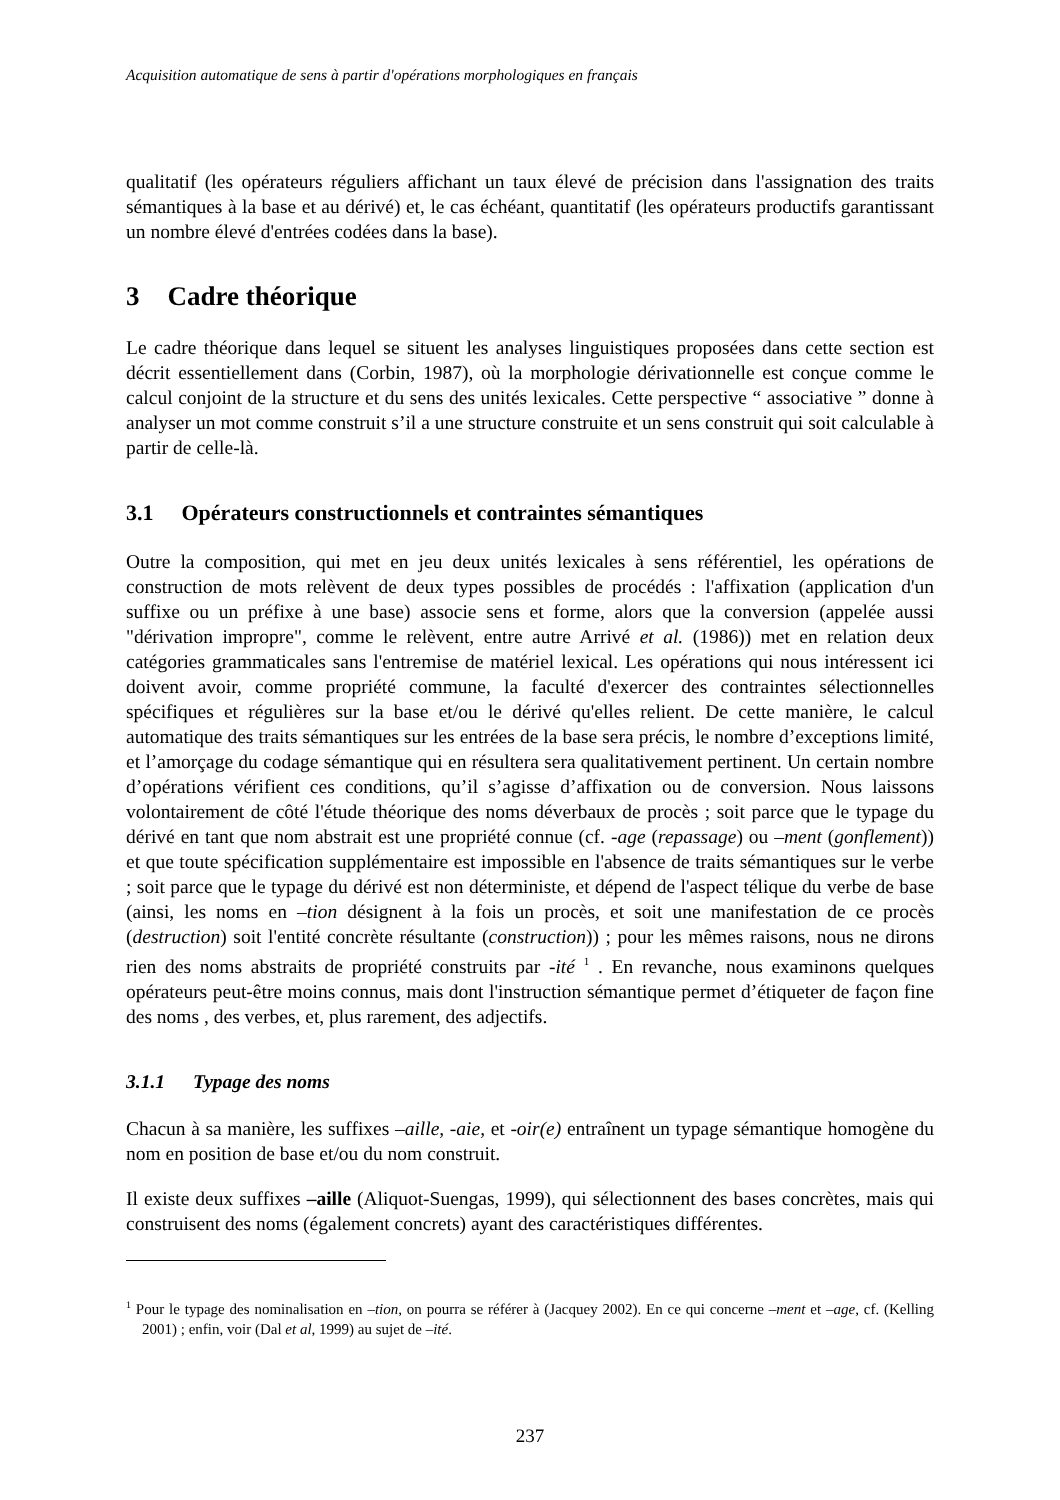Acquisition automatique de sens à partir d'opérations morphologiques en français
qualitatif (les opérateurs réguliers affichant un taux élevé de précision dans l'assignation des traits sémantiques à la base et au dérivé) et, le cas échéant, quantitatif (les opérateurs productifs garantissant un nombre élevé d'entrées codées dans la base).
3 Cadre théorique
Le cadre théorique dans lequel se situent les analyses linguistiques proposées dans cette section est décrit essentiellement dans (Corbin, 1987), où la morphologie dérivationnelle est conçue comme le calcul conjoint de la structure et du sens des unités lexicales. Cette perspective “ associative ” donne à analyser un mot comme construit s’il a une structure construite et un sens construit qui soit calculable à partir de celle-là.
3.1 Opérateurs constructionnels et contraintes sémantiques
Outre la composition, qui met en jeu deux unités lexicales à sens référentiel, les opérations de construction de mots relèvent de deux types possibles de procédés : l'affixation (application d'un suffixe ou un préfixe à une base) associe sens et forme, alors que la conversion (appelée aussi "dérivation impropre", comme le relèvent, entre autre Arrivé et al. (1986)) met en relation deux catégories grammaticales sans l'entremise de matériel lexical. Les opérations qui nous intéressent ici doivent avoir, comme propriété commune, la faculté d'exercer des contraintes sélectionnelles spécifiques et régulières sur la base et/ou le dérivé qu'elles relient. De cette manière, le calcul automatique des traits sémantiques sur les entrées de la base sera précis, le nombre d’exceptions limité, et l’amorçage du codage sémantique qui en résultera sera qualitativement pertinent. Un certain nombre d’opérations vérifient ces conditions, qu’il s’agisse d’affixation ou de conversion. Nous laissons volontairement de côté l'étude théorique des noms déverbaux de procès ; soit parce que le typage du dérivé en tant que nom abstrait est une propriété connue (cf. -age (repassage) ou –ment (gonflement)) et que toute spécification supplémentaire est impossible en l'absence de traits sémantiques sur le verbe ; soit parce que le typage du dérivé est non déterministe, et dépend de l'aspect télique du verbe de base (ainsi, les noms en –tion désignent à la fois un procès, et soit une manifestation de ce procès (destruction) soit l'entité concrète résultante (construction)) ; pour les mêmes raisons, nous ne dirons rien des noms abstraits de propriété construits par -ité <sup>1</sup> . En revanche, nous examinons quelques opérateurs peut-être moins connus, mais dont l'instruction sémantique permet d’étiqueter de façon fine des noms , des verbes, et, plus rarement, des adjectifs.
3.1.1 Typage des noms
Chacun à sa manière, les suffixes –aille, -aie, et -oir(e) entraînent un typage sémantique homogène du nom en position de base et/ou du nom construit.
Il existe deux suffixes –aille (Aliquot-Suengas, 1999), qui sélectionnent des bases concrètes, mais qui construisent des noms (également concrets) ayant des caractéristiques différentes.
<sup>1</sup> Pour le typage des nominalisation en –tion, on pourra se référer à (Jacquey 2002). En ce qui concerne –ment et –age, cf. (Kelling 2001) ; enfin, voir (Dal et al, 1999) au sujet de –ité.
237